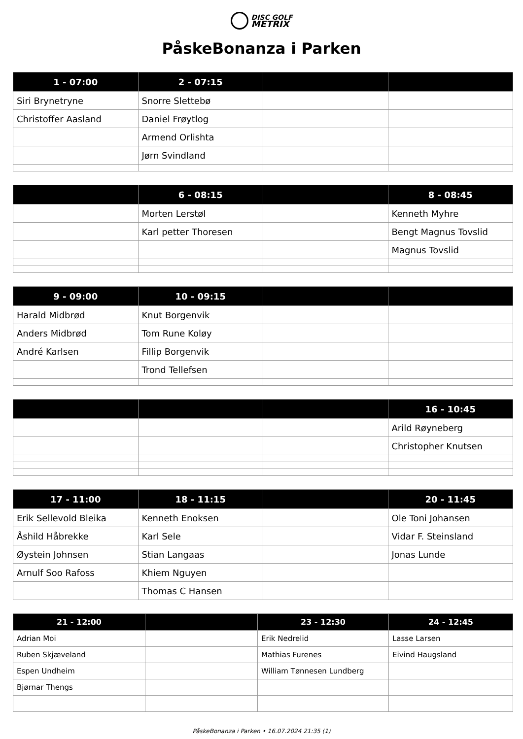DISC GOLF
METRIX
PåskeBonanza i Parken
| 1 - 07:00 | 2 - 07:15 | | |
| --- | --- | --- | --- |
| Siri Brynetryne | Snorre Slettebø | | |
| Christoffer Aasland | Daniel Frøytlog | | |
| | Armend Orlishta | | |
| | Jørn Svindland | | |
| | 6 - 08:15 | | 8 - 08:45 |
| --- | --- | --- | --- |
| | Morten Lerstøl | | Kenneth Myhre |
| | Karl petter Thoresen | | Bengt Magnus Tovslid |
| | | | Magnus Tovslid |
| 9 - 09:00 | 10 - 09:15 | | |
| --- | --- | --- | --- |
| Harald Midbrød | Knut Borgenvik | | |
| Anders Midbrød | Tom Rune Koløy | | |
| André Karlsen | Fillip Borgenvik | | |
| | Trond Tellefsen | | |
| | | | 16 - 10:45 |
| --- | --- | --- | --- |
| | | | Arild Røyneberg |
| | | | Christopher Knutsen |
| 17 - 11:00 | 18 - 11:15 | | 20 - 11:45 |
| --- | --- | --- | --- |
| Erik Sellevold Bleika | Kenneth Enoksen | | Ole Toni Johansen |
| Åshild Håbrekke | Karl Sele | | Vidar F. Steinsland |
| Øystein Johnsen | Stian Langaas | | Jonas Lunde |
| Arnulf Soo Rafoss | Khiem Nguyen | | |
| | Thomas C Hansen | | |
| 21 - 12:00 | | 23 - 12:30 | 24 - 12:45 |
| --- | --- | --- | --- |
| Adrian Moi | | Erik Nedrelid | Lasse Larsen |
| Ruben Skjæveland | | Mathias Furenes | Eivind Haugsland |
| Espen Undheim | | William Tønnesen Lundberg | |
| Bjørnar Thengs | | | |
PåskeBonanza i Parken • 16.07.2024 21:35 (1)